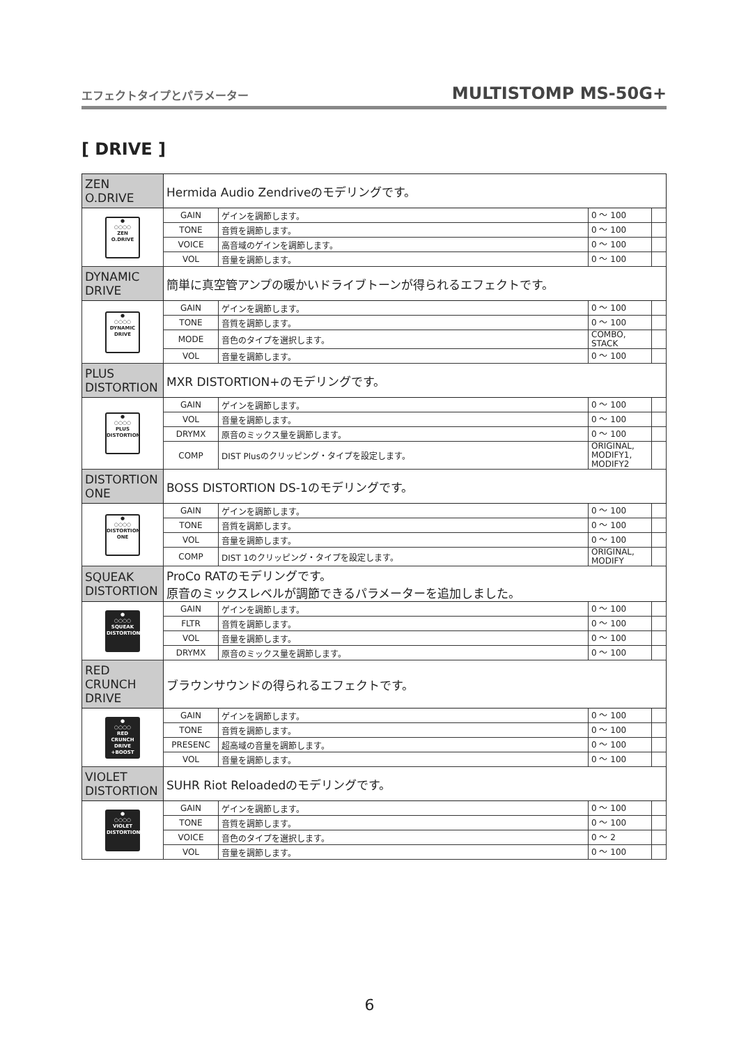エフェクトタイプとパラメーター MULTISTOMP MS-50G+
[ DRIVE ]
| ZEN O.DRIVE | Hermida Audio Zendriveのモデリングです。 | | | |
| ● ○○○○ ZEN O.DRIVE | GAIN | ゲインを調節します。 | 0 ～ 100 | |
| | TONE | 音質を調節します。 | 0 ～ 100 | |
| | VOICE | 高音域のゲインを調節します。 | 0 ～ 100 | |
| | VOL | 音量を調節します。 | 0 ～ 100 | |
| DYNAMIC DRIVE | 簡単に真空管アンプの暖かいドライブトーンが得られるエフェクトです。 | | | |
| ● ○○○○ DYNAMIC DRIVE | GAIN | ゲインを調節します。 | 0 ～ 100 | |
| | TONE | 音質を調節します。 | 0 ～ 100 | |
| | MODE | 音色のタイプを選択します。 | COMBO, STACK | |
| | VOL | 音量を調節します。 | 0 ～ 100 | |
| PLUS DISTORTION | MXR DISTORTION+のモデリングです。 | | | |
| ● ○○○○ PLUS DISTORTION | GAIN | ゲインを調節します。 | 0 ～ 100 | |
| | VOL | 音量を調節します。 | 0 ～ 100 | |
| | DRYMX | 原音のミックス量を調節します。 | 0 ～ 100 | |
| | COMP | DIST Plusのクリッピング・タイプを設定します。 | ORIGINAL, MODIFY1, MODIFY2 | |
| DISTORTION ONE | BOSS DISTORTION DS-1のモデリングです。 | | | |
| ● ○○○○ DISTORTION ONE | GAIN | ゲインを調節します。 | 0 ～ 100 | |
| | TONE | 音質を調節します。 | 0 ～ 100 | |
| | VOL | 音量を調節します。 | 0 ～ 100 | |
| | COMP | DIST 1のクリッピング・タイプを設定します。 | ORIGINAL, MODIFY | |
| SQUEAK DISTORTION | ProCo RATのモデリングです。 原音のミックスレベルが調節できるパラメーターを追加しました。 | | | |
| ● ○○○○ SQUEAK DISTORTION | GAIN | ゲインを調節します。 | 0 ～ 100 | |
| | FLTR | 音質を調節します。 | 0 ～ 100 | |
| | VOL | 音量を調節します。 | 0 ～ 100 | |
| | DRYMX | 原音のミックス量を調節します。 | 0 ～ 100 | |
| RED CRUNCH DRIVE | ブラウンサウンドの得られるエフェクトです。 | | | |
| ● ○○○○ RED CRUNCH DRIVE +BOOST | GAIN | ゲインを調節します。 | 0 ～ 100 | |
| | TONE | 音質を調節します。 | 0 ～ 100 | |
| | PRESENC | 超高域の音量を調節します。 | 0 ～ 100 | |
| | VOL | 音量を調節します。 | 0 ～ 100 | |
| VIOLET DISTORTION | SUHR Riot Reloadedのモデリングです。 | | | |
| ● ○○○○ VIOLET DISTORTION | GAIN | ゲインを調節します。 | 0 ～ 100 | |
| | TONE | 音質を調節します。 | 0 ～ 100 | |
| | VOICE | 音色のタイプを選択します。 | 0 ～ 2 | |
| | VOL | 音量を調節します。 | 0 ～ 100 | |
6